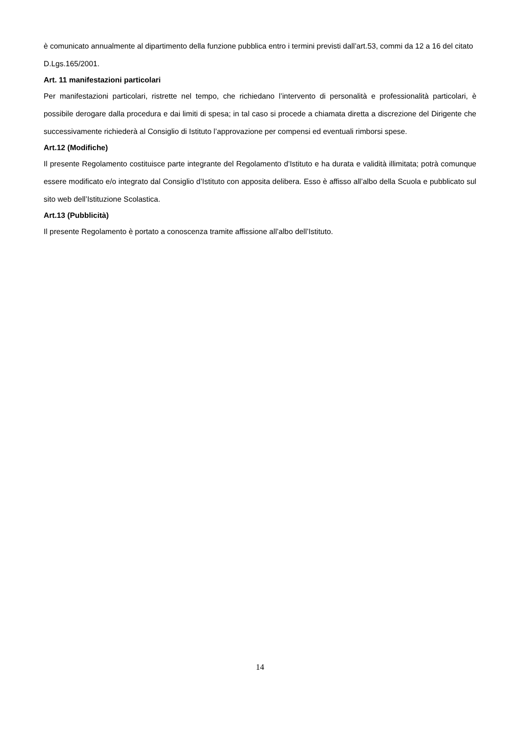è comunicato annualmente al dipartimento della funzione pubblica entro i termini previsti dall’art.53, commi da 12 a 16 del citato D.Lgs.165/2001.
Art. 11 manifestazioni particolari
Per manifestazioni particolari, ristrette nel tempo, che richiedano l’intervento di personalità e professionalità particolari, è possibile derogare dalla procedura e dai limiti di spesa; in tal caso si procede a chiamata diretta a discrezione del Dirigente che successivamente richiederà al Consiglio di Istituto l’approvazione per compensi ed eventuali rimborsi spese.
Art.12 (Modifiche)
Il presente Regolamento costituisce parte integrante del Regolamento d’Istituto e ha durata e validità illimitata; potrà comunque essere modificato e/o integrato dal Consiglio d’Istituto con apposita delibera. Esso è affisso all’albo della Scuola e pubblicato sul sito web dell’Istituzione Scolastica.
Art.13 (Pubblicità)
Il presente Regolamento è portato a conoscenza tramite affissione all’albo dell’Istituto.
14